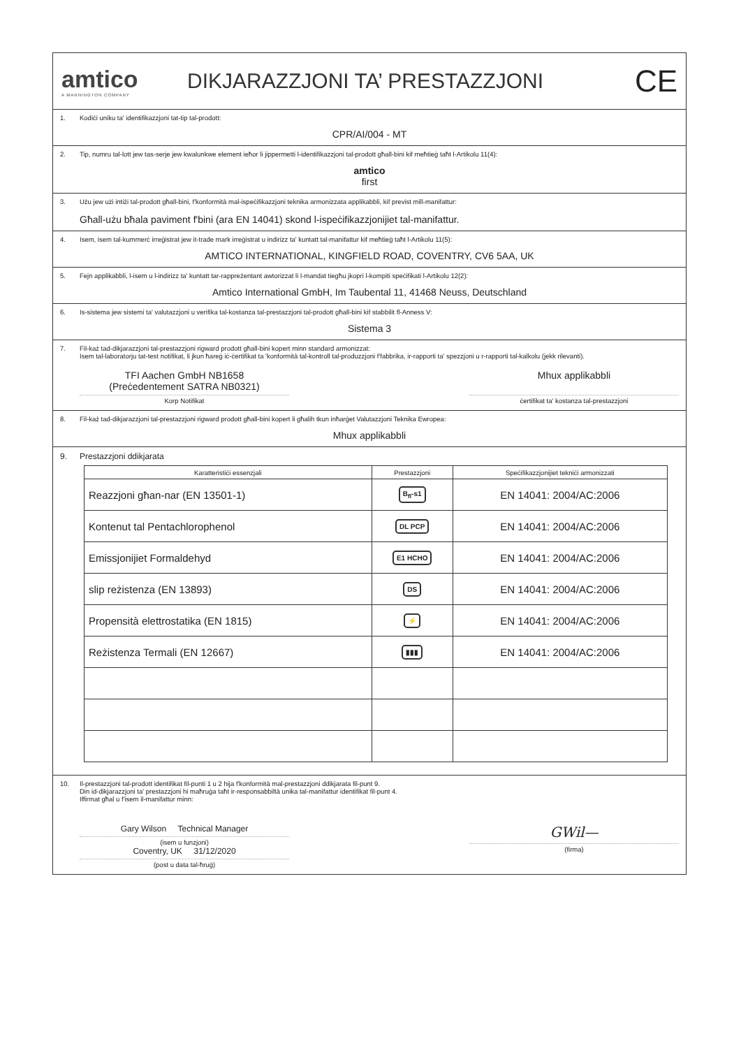amtico
A MANNINGTON COMPANY
DIKJARAZZJONI TA’ PRESTAZZJONI
CE
1. Kodiċi uniku ta' identifikazzjoni tat-tip tal-prodott:
CPR/AI/004 - MT
2. Tip, numru tal-lott jew tas-serje jew kwalunkwe element ieħor li jippermetti l-identifikazzjoni tal-prodott għall-bini kif meħtieġ taħt l-Artikolu 11(4):
amtico
first
3. Użu jew użi intiżi tal-prodott għall-bini, f'konformità mal-ispeċifikazzjoni teknika armonizzata applikabbli, kif previst mill-manifattur:
Għall-użu bħala paviment f'bini (ara EN 14041) skond l-ispeċifikazzjonijiet tal-manifattur.
4. Isem, isem tal-kummerċ irreġistrat jew it-trade mark irreġistrat u indirizz ta' kuntatt tal-manifattur kif meħtieġ taħt l-Artikolu 11(5):
AMTICO INTERNATIONAL, KINGFIELD ROAD, COVENTRY, CV6 5AA, UK
5. Fejn applikabbli, l-isem u l-indirizz ta' kuntatt tar-rappreżentant awtorizzat li l-mandat tiegħu jkopri l-kompiti speċifikati l-Artikolu 12(2):
Amtico International GmbH, Im Taubental 11, 41468 Neuss, Deutschland
6. Is-sistema jew sistemi ta' valutazzjoni u verifika tal-kostanza tal-prestazzjoni tal-prodott għall-bini kif stabbilit fl-Anness V:
Sistema 3
7. Fil-każ tad-dikjarazzjoni tal-prestazzjoni rigward prodott għall-bini kopert minn standard armonizzat:
Isem tal-laboratorju tat-test notifikat, li jkun ħareġ iċ-ċertifikat ta 'konformità tal-kontroll tal-produzzjoni f'fabbrika, ir-rapporti ta' spezzjoni u r-rapporti tal-kalkolu (jekk rilevanti).
TFI Aachen GmbH NB1658
(Preċedentement SATRA NB0321)
Korp Notifikat
Mhux applikabbli
ċertifikat ta' kostanza tal-prestazzjoni
8. Fil-każ tad-dikjarazzjoni tal-prestazzjoni rigward prodott għall-bini kopert li għalih tkun inħarġet Valutazzjoni Teknika Ewropea:
Mhux applikabbli
9. Prestazzjoni ddikjarata
| Karatteristiċi essenzjali | Prestazzjoni | Speċifikazzjonijiet tekniċi armonizzati |
| --- | --- | --- |
| Reazzjoni għan-nar (EN 13501-1) | B<sub>fl</sub>-s1 | EN 14041: 2004/AC:2006 |
| Kontenut tal Pentachlorophenol | DL PCP | EN 14041: 2004/AC:2006 |
| Emissjonijiet Formaldehyd | E1 HCHO | EN 14041: 2004/AC:2006 |
| slip reżistenza (EN 13893) | DS | EN 14041: 2004/AC:2006 |
| Propensità elettrostatika (EN 1815) | ⚡ | EN 14041: 2004/AC:2006 |
| Reżistenza Termali (EN 12667) | ▮▮▮ | EN 14041: 2004/AC:2006 |
10. Il-prestazzjoni tal-prodott identifikat fil-punti 1 u 2 hija f'konformità mal-prestazzjoni ddikjarata fil-punt 9.
Din id-dikjarazzjoni ta' prestazzjoni hi maħruġa taħt ir-responsabbiltà unika tal-manifattur identifikat fil-punt 4.
Iffirmat għal u f'isem il-manifattur minn:
Gary Wilson Technical Manager
(isem u funzjoni)
Coventry, UK 31/12/2020
(post u data tal-ħruġ)
GWil—
(firma)